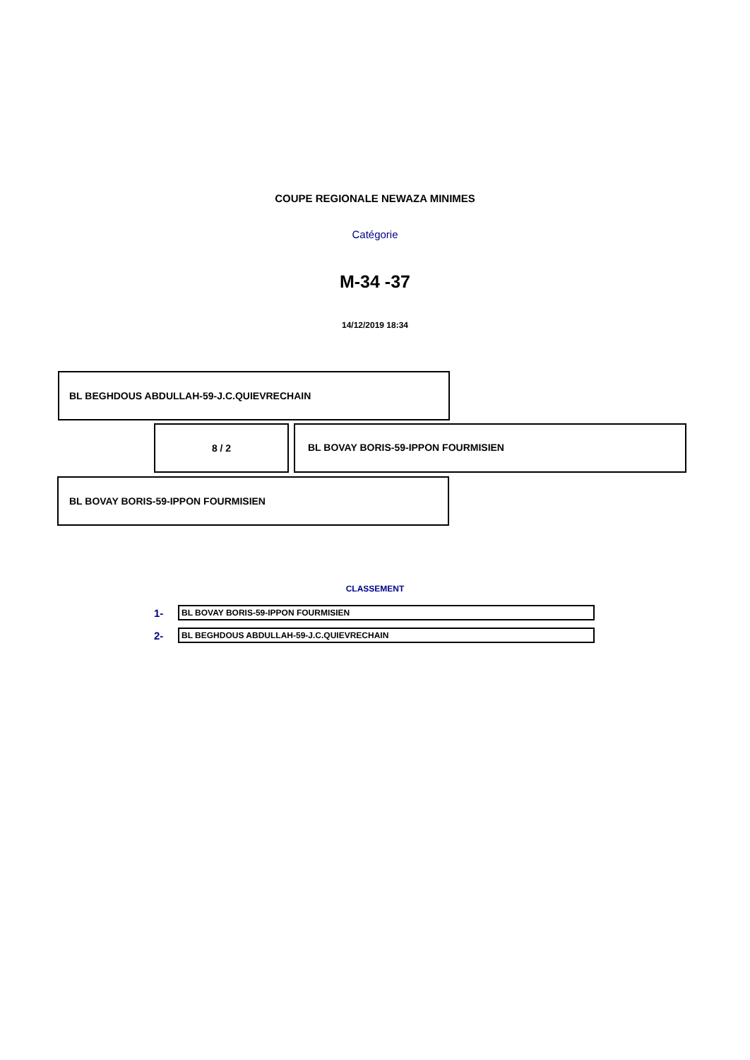COUPE REGIONALE NEWAZA MINIMES
Catégorie
M-34 -37
14/12/2019 18:34
BL BEGHDOUS ABDULLAH-59-J.C.QUIEVRECHAIN
8 / 2
BL BOVAY BORIS-59-IPPON FOURMISIEN
BL BOVAY BORIS-59-IPPON FOURMISIEN
CLASSEMENT
1-
BL BOVAY BORIS-59-IPPON FOURMISIEN
2-
BL BEGHDOUS ABDULLAH-59-J.C.QUIEVRECHAIN